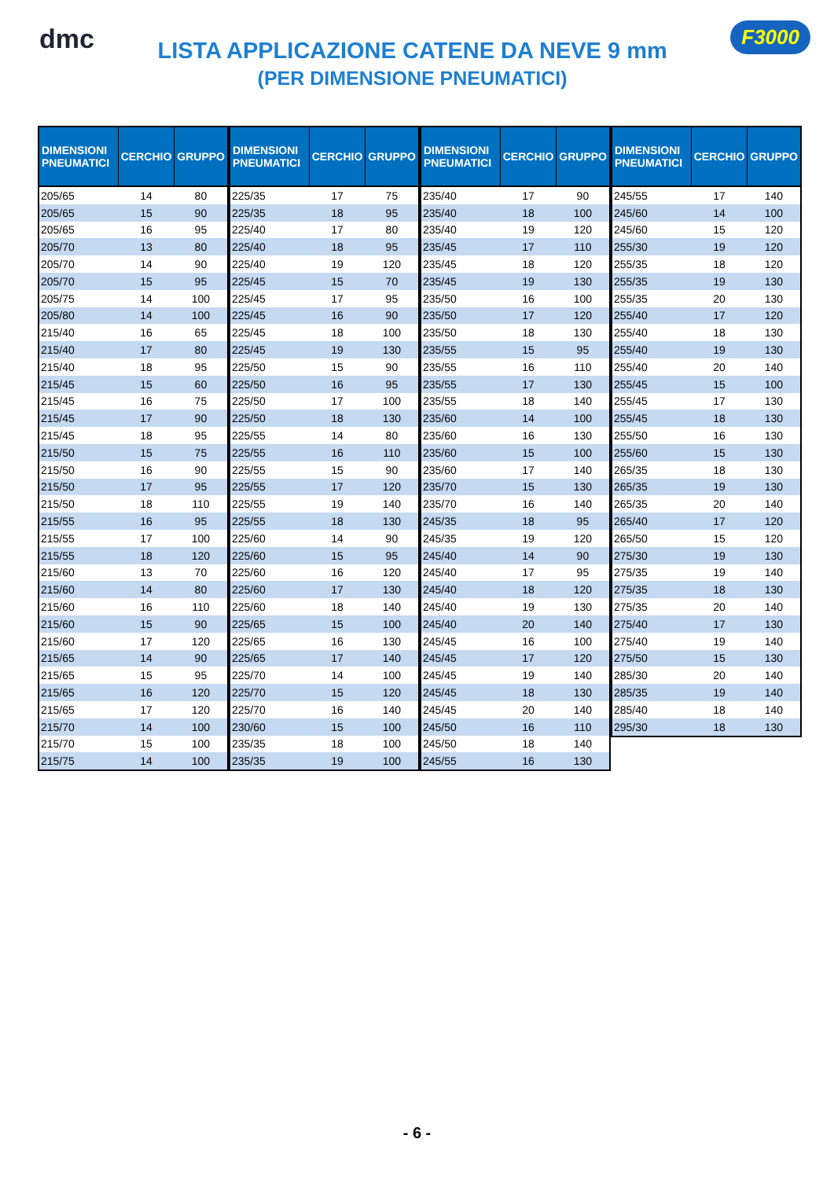dmc
LISTA APPLICAZIONE CATENE DA NEVE 9 mm
(PER DIMENSIONE PNEUMATICI)
F3000
| DIMENSIONI PNEUMATICI | CERCHIO | GRUPPO |
| --- | --- | --- |
| 205/65 | 14 | 80 |
| 205/65 | 15 | 90 |
| 205/65 | 16 | 95 |
| 205/70 | 13 | 80 |
| 205/70 | 14 | 90 |
| 205/70 | 15 | 95 |
| 205/75 | 14 | 100 |
| 205/80 | 14 | 100 |
| 215/40 | 16 | 65 |
| 215/40 | 17 | 80 |
| 215/40 | 18 | 95 |
| 215/45 | 15 | 60 |
| 215/45 | 16 | 75 |
| 215/45 | 17 | 90 |
| 215/45 | 18 | 95 |
| 215/50 | 15 | 75 |
| 215/50 | 16 | 90 |
| 215/50 | 17 | 95 |
| 215/50 | 18 | 110 |
| 215/55 | 16 | 95 |
| 215/55 | 17 | 100 |
| 215/55 | 18 | 120 |
| 215/60 | 13 | 70 |
| 215/60 | 14 | 80 |
| 215/60 | 16 | 110 |
| 215/60 | 15 | 90 |
| 215/60 | 17 | 120 |
| 215/65 | 14 | 90 |
| 215/65 | 15 | 95 |
| 215/65 | 16 | 120 |
| 215/65 | 17 | 120 |
| 215/70 | 14 | 100 |
| 215/70 | 15 | 100 |
| 215/75 | 14 | 100 |
| DIMENSIONI PNEUMATICI | CERCHIO | GRUPPO |
| --- | --- | --- |
| 225/35 | 17 | 75 |
| 225/35 | 18 | 95 |
| 225/40 | 17 | 80 |
| 225/40 | 18 | 95 |
| 225/40 | 19 | 120 |
| 225/45 | 15 | 70 |
| 225/45 | 17 | 95 |
| 225/45 | 16 | 90 |
| 225/45 | 18 | 100 |
| 225/45 | 19 | 130 |
| 225/50 | 15 | 90 |
| 225/50 | 16 | 95 |
| 225/50 | 17 | 100 |
| 225/50 | 18 | 130 |
| 225/55 | 14 | 80 |
| 225/55 | 16 | 110 |
| 225/55 | 15 | 90 |
| 225/55 | 17 | 120 |
| 225/55 | 19 | 140 |
| 225/55 | 18 | 130 |
| 225/60 | 14 | 90 |
| 225/60 | 15 | 95 |
| 225/60 | 16 | 120 |
| 225/60 | 17 | 130 |
| 225/60 | 18 | 140 |
| 225/65 | 15 | 100 |
| 225/65 | 16 | 130 |
| 225/65 | 17 | 140 |
| 225/70 | 14 | 100 |
| 225/70 | 15 | 120 |
| 225/70 | 16 | 140 |
| 230/60 | 15 | 100 |
| 235/35 | 18 | 100 |
| 235/35 | 19 | 100 |
| DIMENSIONI PNEUMATICI | CERCHIO | GRUPPO |
| --- | --- | --- |
| 235/40 | 17 | 90 |
| 235/40 | 18 | 100 |
| 235/40 | 19 | 120 |
| 235/45 | 17 | 110 |
| 235/45 | 18 | 120 |
| 235/45 | 19 | 130 |
| 235/50 | 16 | 100 |
| 235/50 | 17 | 120 |
| 235/50 | 18 | 130 |
| 235/55 | 15 | 95 |
| 235/55 | 16 | 110 |
| 235/55 | 17 | 130 |
| 235/55 | 18 | 140 |
| 235/60 | 14 | 100 |
| 235/60 | 16 | 130 |
| 235/60 | 15 | 100 |
| 235/60 | 17 | 140 |
| 235/70 | 15 | 130 |
| 235/70 | 16 | 140 |
| 245/35 | 18 | 95 |
| 245/35 | 19 | 120 |
| 245/40 | 14 | 90 |
| 245/40 | 17 | 95 |
| 245/40 | 18 | 120 |
| 245/40 | 19 | 130 |
| 245/40 | 20 | 140 |
| 245/45 | 16 | 100 |
| 245/45 | 17 | 120 |
| 245/45 | 19 | 140 |
| 245/45 | 18 | 130 |
| 245/45 | 20 | 140 |
| 245/50 | 16 | 110 |
| 245/50 | 18 | 140 |
| 245/55 | 16 | 130 |
| DIMENSIONI PNEUMATICI | CERCHIO | GRUPPO |
| --- | --- | --- |
| 245/55 | 17 | 140 |
| 245/60 | 14 | 100 |
| 245/60 | 15 | 120 |
| 255/30 | 19 | 120 |
| 255/35 | 18 | 120 |
| 255/35 | 19 | 130 |
| 255/35 | 20 | 130 |
| 255/40 | 17 | 120 |
| 255/40 | 18 | 130 |
| 255/40 | 19 | 130 |
| 255/40 | 20 | 140 |
| 255/45 | 15 | 100 |
| 255/45 | 17 | 130 |
| 255/45 | 18 | 130 |
| 255/50 | 16 | 130 |
| 255/60 | 15 | 130 |
| 265/35 | 18 | 130 |
| 265/35 | 19 | 130 |
| 265/35 | 20 | 140 |
| 265/40 | 17 | 120 |
| 265/50 | 15 | 120 |
| 275/30 | 19 | 130 |
| 275/35 | 19 | 140 |
| 275/35 | 18 | 130 |
| 275/35 | 20 | 140 |
| 275/40 | 17 | 130 |
| 275/40 | 19 | 140 |
| 275/50 | 15 | 130 |
| 285/30 | 20 | 140 |
| 285/35 | 19 | 140 |
| 285/40 | 18 | 140 |
| 295/30 | 18 | 130 |
- 6 -